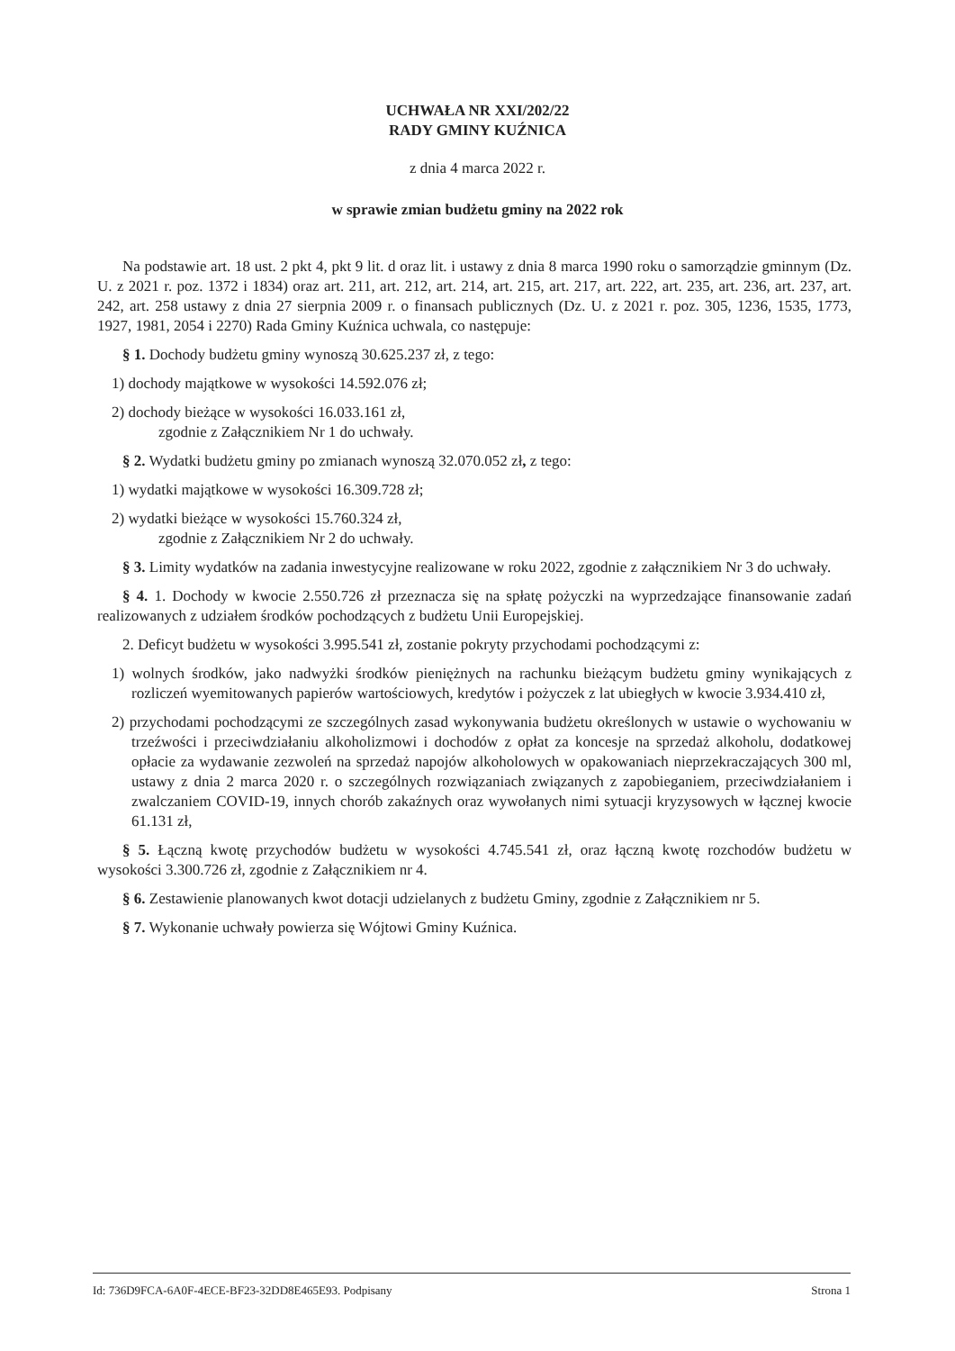UCHWAŁA NR XXI/202/22
RADY GMINY KUŹNICA
z dnia 4 marca 2022 r.
w sprawie zmian budżetu gminy na 2022 rok
Na podstawie art. 18 ust. 2 pkt 4, pkt 9 lit. d oraz lit. i ustawy z dnia 8 marca 1990 roku o samorządzie gminnym (Dz. U. z 2021 r. poz. 1372 i 1834) oraz art. 211, art. 212, art. 214, art. 215, art. 217, art. 222, art. 235, art. 236, art. 237, art. 242, art. 258 ustawy z dnia 27 sierpnia 2009 r. o finansach publicznych (Dz. U. z 2021 r. poz. 305, 1236, 1535, 1773, 1927, 1981, 2054 i 2270) Rada Gminy Kuźnica uchwala, co następuje:
§ 1. Dochody budżetu gminy wynoszą 30.625.237 zł, z tego:
1) dochody majątkowe w wysokości 14.592.076 zł;
2) dochody bieżące w wysokości 16.033.161 zł,
zgodnie z Załącznikiem Nr 1 do uchwały.
§ 2. Wydatki budżetu gminy po zmianach wynoszą 32.070.052 zł, z tego:
1) wydatki majątkowe w wysokości 16.309.728 zł;
2) wydatki bieżące w wysokości 15.760.324 zł,
zgodnie z Załącznikiem Nr 2 do uchwały.
§ 3. Limity wydatków na zadania inwestycyjne realizowane w roku 2022, zgodnie z załącznikiem Nr 3 do uchwały.
§ 4. 1. Dochody w kwocie 2.550.726 zł przeznacza się na spłatę pożyczki na wyprzedzające finansowanie zadań realizowanych z udziałem środków pochodzących z budżetu Unii Europejskiej.
2. Deficyt budżetu w wysokości 3.995.541 zł, zostanie pokryty przychodami pochodzącymi z:
1) wolnych środków, jako nadwyżki środków pieniężnych na rachunku bieżącym budżetu gminy wynikających z rozliczeń wyemitowanych papierów wartościowych, kredytów i pożyczek z lat ubiegłych w kwocie 3.934.410 zł,
2) przychodami pochodzącymi ze szczególnych zasad wykonywania budżetu określonych w ustawie o wychowaniu w trzeźwości i przeciwdziałaniu alkoholizmowi i dochodów z opłat za koncesje na sprzedaż alkoholu, dodatkowej opłacie za wydawanie zezwoleń na sprzedaż napojów alkoholowych w opakowaniach nieprzekraczających 300 ml, ustawy z dnia 2 marca 2020 r. o szczególnych rozwiązaniach związanych z zapobieganiem, przeciwdziałaniem i zwalczaniem COVID-19, innych chorób zakaźnych oraz wywołanych nimi sytuacji kryzysowych w łącznej kwocie 61.131 zł,
§ 5. Łączną kwotę przychodów budżetu w wysokości 4.745.541 zł, oraz łączną kwotę rozchodów budżetu w wysokości 3.300.726 zł, zgodnie z Załącznikiem nr 4.
§ 6. Zestawienie planowanych kwot dotacji udzielanych z budżetu Gminy, zgodnie z Załącznikiem nr 5.
§ 7. Wykonanie uchwały powierza się Wójtowi Gminy Kuźnica.
Id: 736D9FCA-6A0F-4ECE-BF23-32DD8E465E93. Podpisany Strona 1